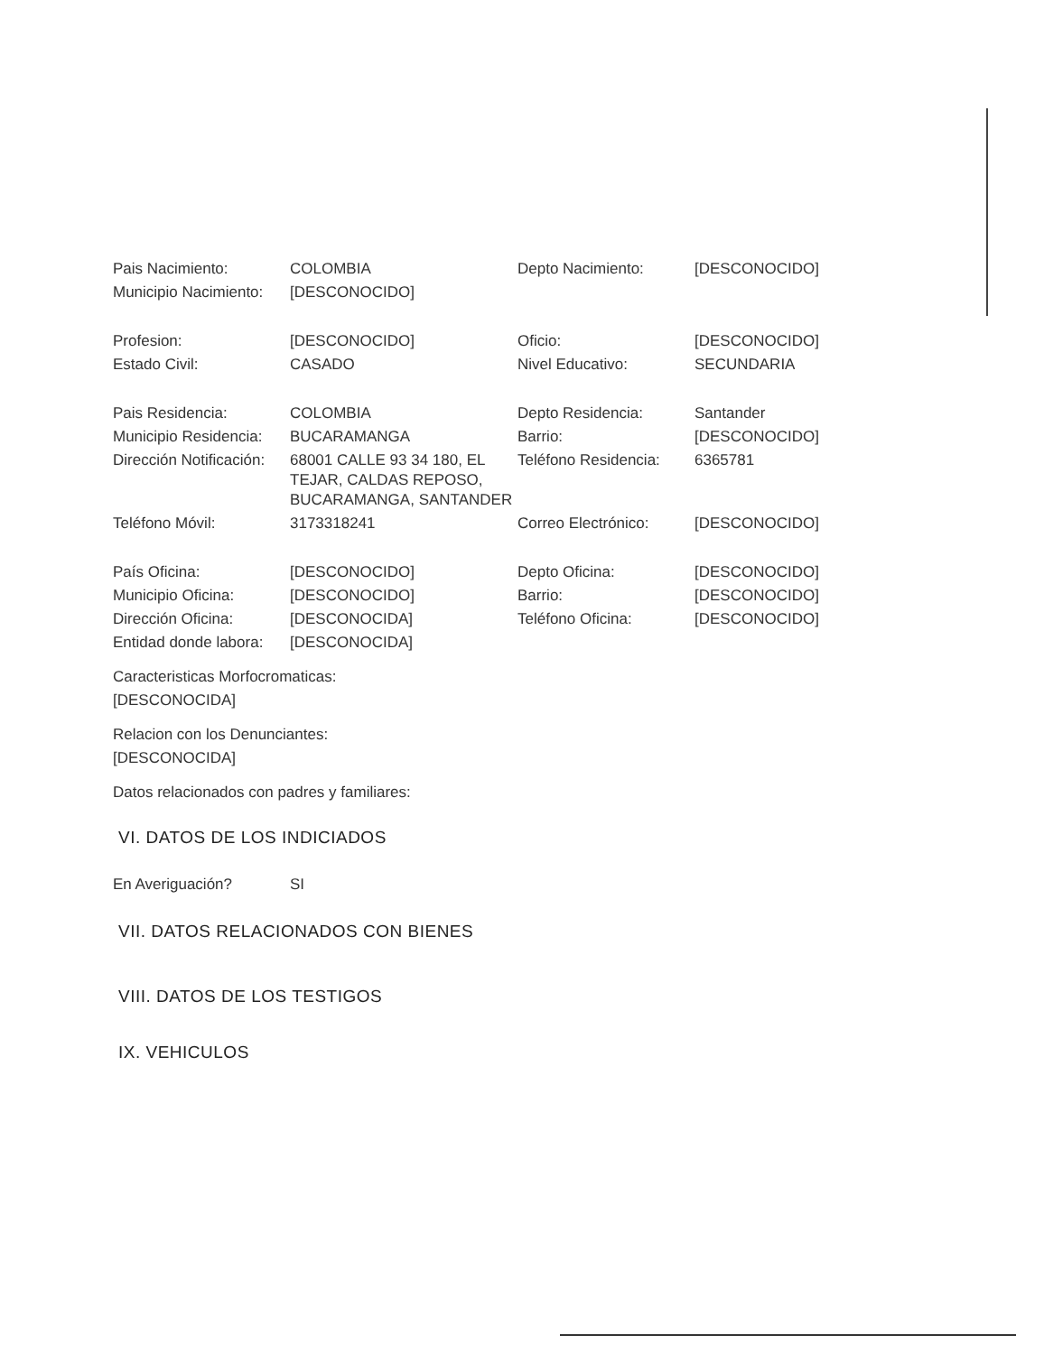| Pais Nacimiento: | COLOMBIA | Depto Nacimiento: | [DESCONOCIDO] |
| Municipio Nacimiento: | [DESCONOCIDO] | | |
| Profesion: | [DESCONOCIDO] | Oficio: | [DESCONOCIDO] |
| Estado Civil: | CASADO | Nivel Educativo: | SECUNDARIA |
| Pais Residencia: | COLOMBIA | Depto Residencia: | Santander |
| Municipio Residencia: | BUCARAMANGA | Barrio: | [DESCONOCIDO] |
| Dirección Notificación: | 68001 CALLE 93 34 180, EL TEJAR, CALDAS REPOSO, BUCARAMANGA, SANTANDER | Teléfono Residencia: | 6365781 |
| Teléfono Móvil: | 3173318241 | Correo Electrónico: | [DESCONOCIDO] |
| País Oficina: | [DESCONOCIDO] | Depto Oficina: | [DESCONOCIDO] |
| Municipio Oficina: | [DESCONOCIDO] | Barrio: | [DESCONOCIDO] |
| Dirección Oficina: | [DESCONOCIDA] | Teléfono Oficina: | [DESCONOCIDO] |
| Entidad donde labora: | [DESCONOCIDA] | | |
Caracteristicas Morfocromaticas:
[DESCONOCIDA]
Relacion con los Denunciantes:
[DESCONOCIDA]
Datos relacionados con padres y familiares:
VI. DATOS DE LOS INDICIADOS
| En Averiguación? | SI |
VII. DATOS RELACIONADOS CON BIENES
VIII. DATOS DE LOS TESTIGOS
IX. VEHICULOS